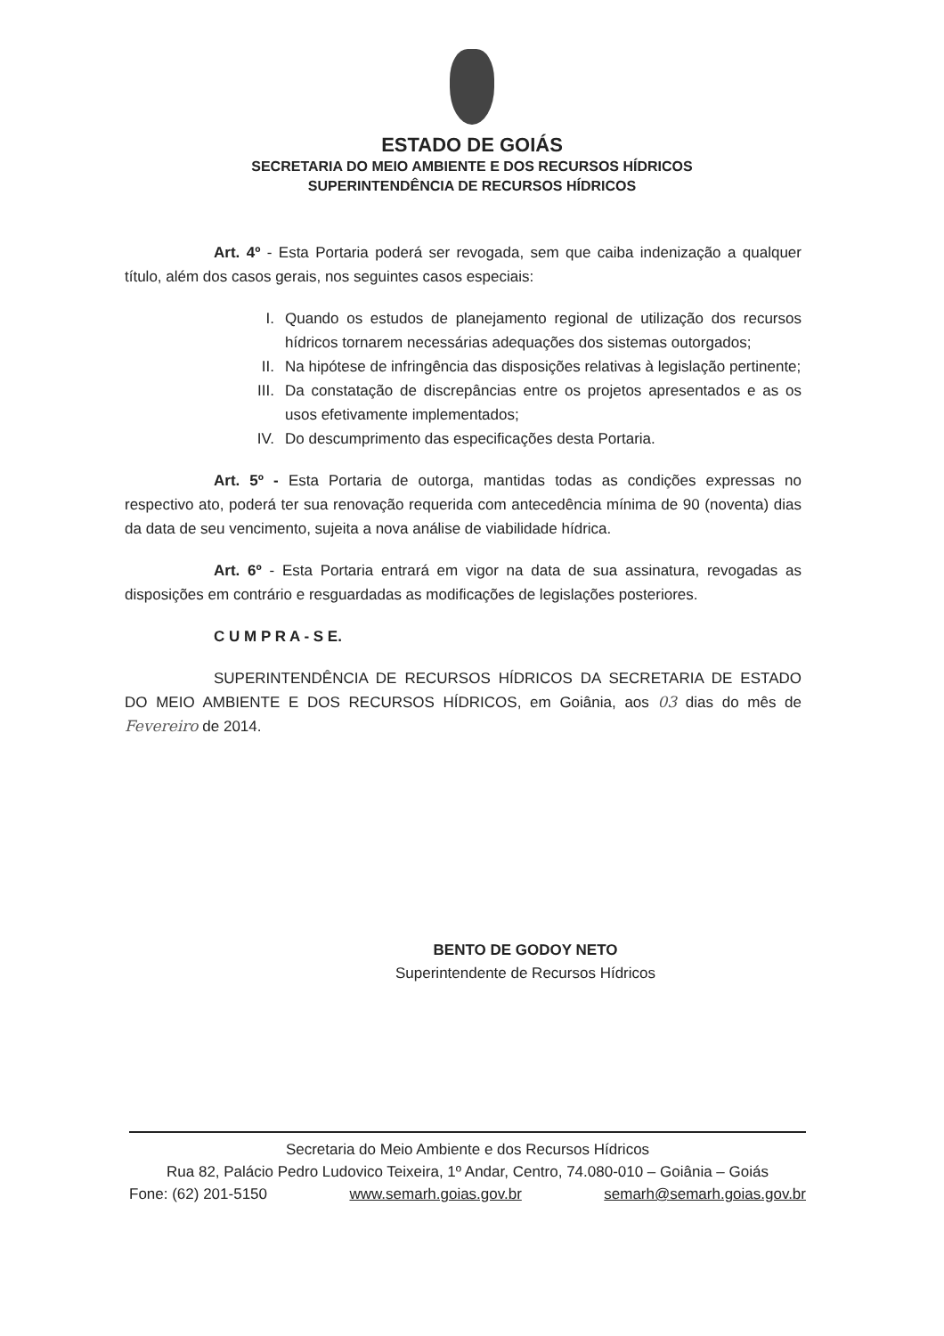ESTADO DE GOIÁS
SECRETARIA DO MEIO AMBIENTE E DOS RECURSOS HÍDRICOS
SUPERINTENDÊNCIA DE RECURSOS HÍDRICOS
Art. 4º - Esta Portaria poderá ser revogada, sem que caiba indenização a qualquer título, além dos casos gerais, nos seguintes casos especiais:
I. Quando os estudos de planejamento regional de utilização dos recursos hídricos tornarem necessárias adequações dos sistemas outorgados;
II. Na hipótese de infringência das disposições relativas à legislação pertinente;
III. Da constatação de discrepâncias entre os projetos apresentados e as os usos efetivamente implementados;
IV. Do descumprimento das especificações desta Portaria.
Art. 5º - Esta Portaria de outorga, mantidas todas as condições expressas no respectivo ato, poderá ter sua renovação requerida com antecedência mínima de 90 (noventa) dias da data de seu vencimento, sujeita a nova análise de viabilidade hídrica.
Art. 6º - Esta Portaria entrará em vigor na data de sua assinatura, revogadas as disposições em contrário e resguardadas as modificações de legislações posteriores.
C U M P R A - S E.
SUPERINTENDÊNCIA DE RECURSOS HÍDRICOS DA SECRETARIA DE ESTADO DO MEIO AMBIENTE E DOS RECURSOS HÍDRICOS, em Goiânia, aos 03 dias do mês de Fevereiro de 2014.
BENTO DE GODOY NETO
Superintendente de Recursos Hídricos
Secretaria do Meio Ambiente e dos Recursos Hídricos
Rua 82, Palácio Pedro Ludovico Teixeira, 1º Andar, Centro, 74.080-010 – Goiânia – Goiás
Fone: (62) 201-5150 www.semarh.goias.gov.br semarh@semarh.goias.gov.br